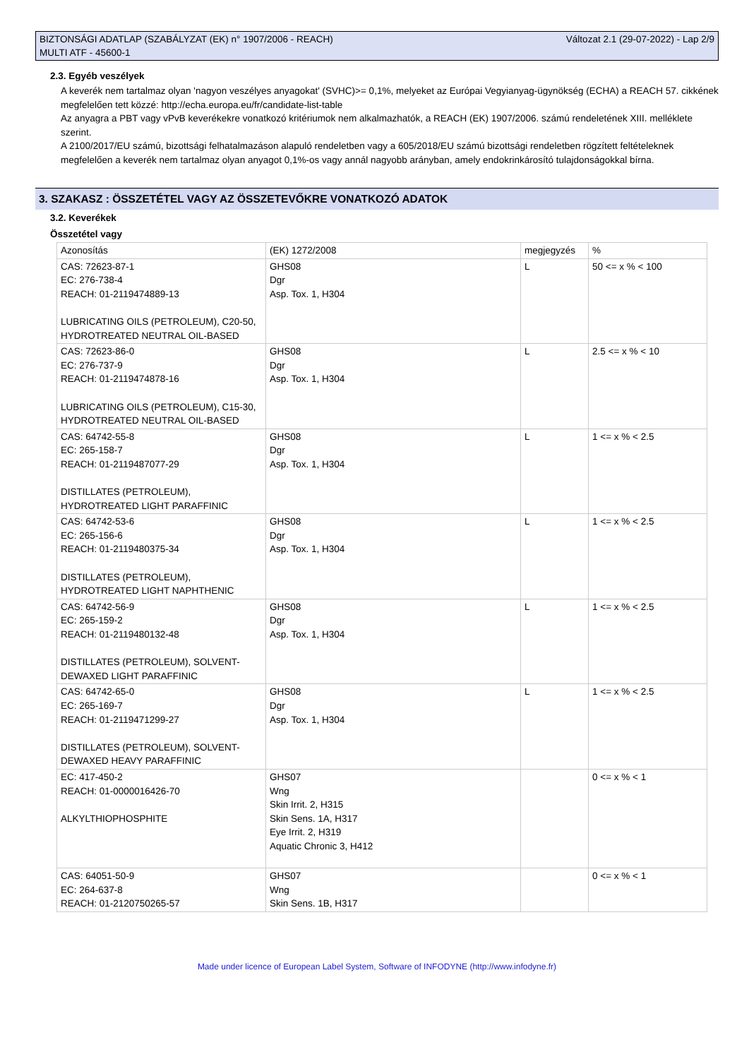BIZTONSÁGI ADATLAP (SZABÁLYZAT (EK) n° 1907/2006 - REACH)
MULTI ATF - 45600-1
Változat 2.1 (29-07-2022) - Lap 2/9
2.3. Egyéb veszélyek
A keverék nem tartalmaz olyan 'nagyon veszélyes anyagokat' (SVHC)>= 0,1%, melyeket az Európai Vegyianyag-ügynökség (ECHA) a REACH 57. cikkének megfelelően tett közzé: http://echa.europa.eu/fr/candidate-list-table
Az anyagra a PBT vagy vPvB keverékekre vonatkozó kritériumok nem alkalmazhatók, a REACH (EK) 1907/2006. számú rendeletének XIII. melléklete szerint.
A 2100/2017/EU számú, bizottsági felhatalmazáson alapuló rendeletben vagy a 605/2018/EU számú bizottsági rendeletben rögzített feltételeknek megfelelően a keverék nem tartalmaz olyan anyagot 0,1%-os vagy annál nagyobb arányban, amely endokrinkárosító tulajdonságokkal bírna.
3. SZAKASZ : ÖSSZETÉTEL VAGY AZ ÖSSZETEVŐKRE VONATKOZÓ ADATOK
3.2. Keverékek
Összetétel vagy
| Azonosítás | (EK) 1272/2008 | megjegyzés | % |
| CAS: 72623-87-1 EC: 276-738-4 REACH: 01-2119474889-13 LUBRICATING OILS (PETROLEUM), C20-50, HYDROTREATED NEUTRAL OIL-BASED | GHS08 Dgr Asp. Tox. 1, H304 | L | 50 <= x % < 100 |
| CAS: 72623-86-0 EC: 276-737-9 REACH: 01-2119474878-16 LUBRICATING OILS (PETROLEUM), C15-30, HYDROTREATED NEUTRAL OIL-BASED | GHS08 Dgr Asp. Tox. 1, H304 | L | 2.5 <= x % < 10 |
| CAS: 64742-55-8 EC: 265-158-7 REACH: 01-2119487077-29 DISTILLATES (PETROLEUM), HYDROTREATED LIGHT PARAFFINIC | GHS08 Dgr Asp. Tox. 1, H304 | L | 1 <= x % < 2.5 |
| CAS: 64742-53-6 EC: 265-156-6 REACH: 01-2119480375-34 DISTILLATES (PETROLEUM), HYDROTREATED LIGHT NAPHTHENIC | GHS08 Dgr Asp. Tox. 1, H304 | L | 1 <= x % < 2.5 |
| CAS: 64742-56-9 EC: 265-159-2 REACH: 01-2119480132-48 DISTILLATES (PETROLEUM), SOLVENT-DEWAXED LIGHT PARAFFINIC | GHS08 Dgr Asp. Tox. 1, H304 | L | 1 <= x % < 2.5 |
| CAS: 64742-65-0 EC: 265-169-7 REACH: 01-2119471299-27 DISTILLATES (PETROLEUM), SOLVENT-DEWAXED HEAVY PARAFFINIC | GHS08 Dgr Asp. Tox. 1, H304 | L | 1 <= x % < 2.5 |
| EC: 417-450-2 REACH: 01-0000016426-70 ALKYLTHIOPHOSPHITE | GHS07 Wng Skin Irrit. 2, H315 Skin Sens. 1A, H317 Eye Irrit. 2, H319 Aquatic Chronic 3, H412 | | 0 <= x % < 1 |
| CAS: 64051-50-9 EC: 264-637-8 REACH: 01-2120750265-57 | GHS07 Wng Skin Sens. 1B, H317 | | 0 <= x % < 1 |
Made under licence of European Label System, Software of INFODYNE (http://www.infodyne.fr)